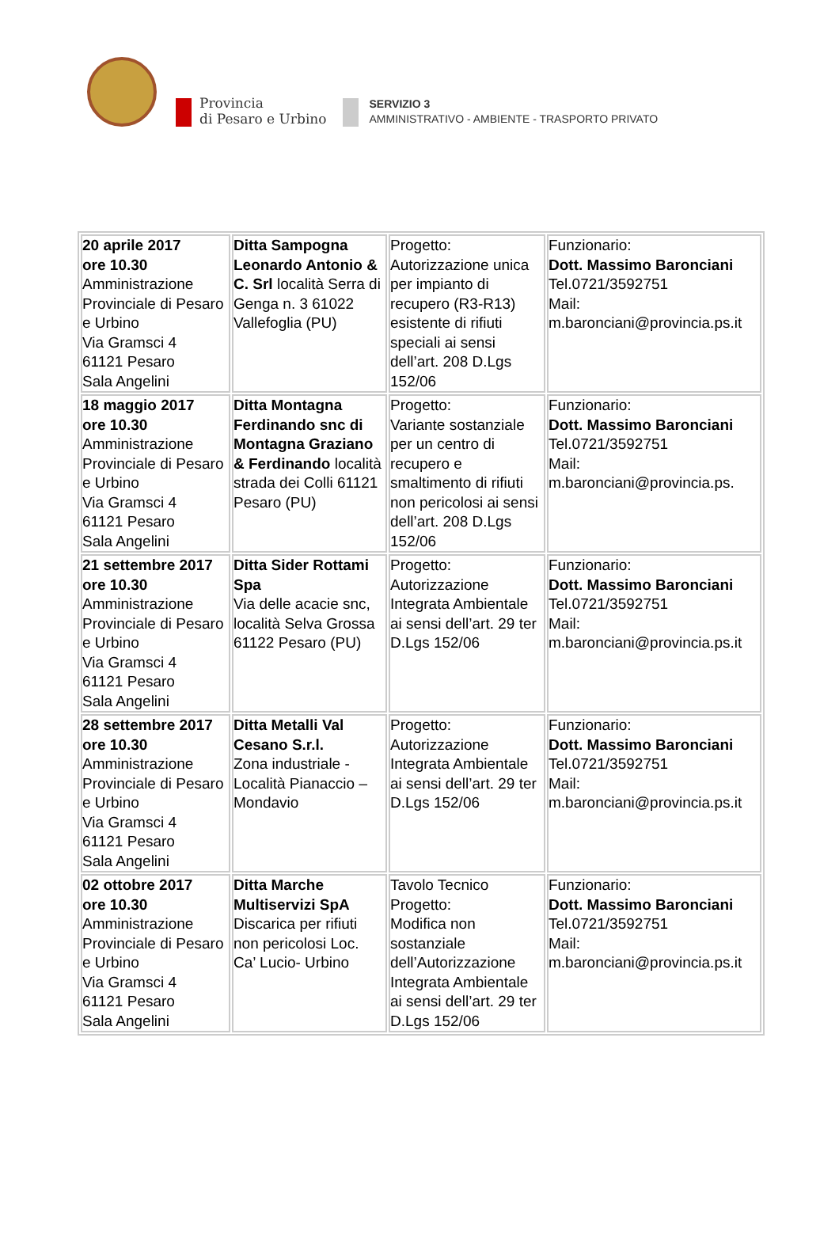Provincia
di Pesaro e Urbino
SERVIZIO 3
AMMINISTRATIVO - AMBIENTE - TRASPORTO PRIVATO
| 20 aprile 2017 ore 10.30 Amministrazione Provinciale di Pesaro e Urbino Via Gramsci 4 61121 Pesaro Sala Angelini | Ditta Sampogna Leonardo Antonio & C. Srl località Serra di Genga n. 3 61022 Vallefoglia (PU) | Progetto: Autorizzazione unica per impianto di recupero (R3-R13) esistente di rifiuti speciali ai sensi dell’art. 208 D.Lgs 152/06 | Funzionario: Dott. Massimo Baronciani Tel.0721/3592751 Mail: m.baronciani@provincia.ps.it |
| 18 maggio 2017 ore 10.30 Amministrazione Provinciale di Pesaro e Urbino Via Gramsci 4 61121 Pesaro Sala Angelini | Ditta Montagna Ferdinando snc di Montagna Graziano & Ferdinando località strada dei Colli 61121 Pesaro (PU) | Progetto: Variante sostanziale per un centro di recupero e smaltimento di rifiuti non pericolosi ai sensi dell’art. 208 D.Lgs 152/06 | Funzionario: Dott. Massimo Baronciani Tel.0721/3592751 Mail: m.baronciani@provincia.ps. |
| 21 settembre 2017 ore 10.30 Amministrazione Provinciale di Pesaro e Urbino Via Gramsci 4 61121 Pesaro Sala Angelini | Ditta Sider Rottami Spa Via delle acacie snc, località Selva Grossa 61122 Pesaro (PU) | Progetto: Autorizzazione Integrata Ambientale ai sensi dell’art. 29 ter D.Lgs 152/06 | Funzionario: Dott. Massimo Baronciani Tel.0721/3592751 Mail: m.baronciani@provincia.ps.it |
| 28 settembre 2017 ore 10.30 Amministrazione Provinciale di Pesaro e Urbino Via Gramsci 4 61121 Pesaro Sala Angelini | Ditta Metalli Val Cesano S.r.l. Zona industriale - Località Pianaccio – Mondavio | Progetto: Autorizzazione Integrata Ambientale ai sensi dell’art. 29 ter D.Lgs 152/06 | Funzionario: Dott. Massimo Baronciani Tel.0721/3592751 Mail: m.baronciani@provincia.ps.it |
| 02 ottobre 2017 ore 10.30 Amministrazione Provinciale di Pesaro e Urbino Via Gramsci 4 61121 Pesaro Sala Angelini | Ditta Marche Multiservizi SpA Discarica per rifiuti non pericolosi Loc. Ca’ Lucio- Urbino | Tavolo Tecnico Progetto: Modifica non sostanziale dell’Autorizzazione Integrata Ambientale ai sensi dell’art. 29 ter D.Lgs 152/06 | Funzionario: Dott. Massimo Baronciani Tel.0721/3592751 Mail: m.baronciani@provincia.ps.it |